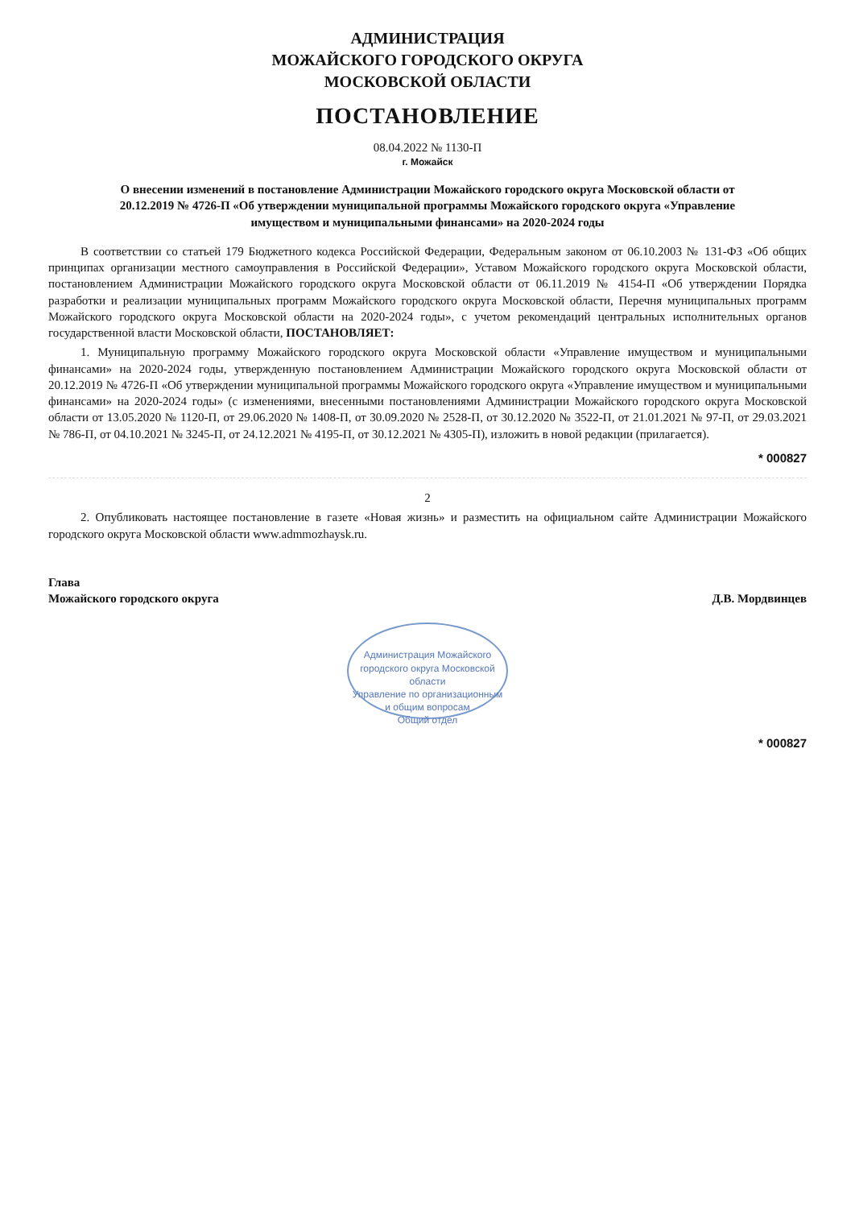АДМИНИСТРАЦИЯ
МОЖАЙСКОГО ГОРОДСКОГО ОКРУГА
МОСКОВСКОЙ ОБЛАСТИ
ПОСТАНОВЛЕНИЕ
08.04.2022 № 1130-П
г. Можайск
О внесении изменений в постановление Администрации Можайского городского округа Московской области от 20.12.2019 № 4726-П «Об утверждении муниципальной программы Можайского городского округа «Управление имуществом и муниципальными финансами» на 2020-2024 годы
В соответствии со статьей 179 Бюджетного кодекса Российской Федерации, Федеральным законом от 06.10.2003 № 131-ФЗ «Об общих принципах организации местного самоуправления в Российской Федерации», Уставом Можайского городского округа Московской области, постановлением Администрации Можайского городского округа Московской области от 06.11.2019 № 4154-П «Об утверждении Порядка разработки и реализации муниципальных программ Можайского городского округа Московской области, Перечня муниципальных программ Можайского городского округа Московской области на 2020-2024 годы», с учетом рекомендаций центральных исполнительных органов государственной власти Московской области, ПОСТАНОВЛЯЕТ:
1. Муниципальную программу Можайского городского округа Московской области «Управление имуществом и муниципальными финансами» на 2020-2024 годы, утвержденную постановлением Администрации Можайского городского округа Московской области от 20.12.2019 № 4726-П «Об утверждении муниципальной программы Можайского городского округа «Управление имуществом и муниципальными финансами» на 2020-2024 годы» (с изменениями, внесенными постановлениями Администрации Можайского городского округа Московской области от 13.05.2020 № 1120-П, от 29.06.2020 № 1408-П, от 30.09.2020 № 2528-П, от 30.12.2020 № 3522-П, от 21.01.2021 № 97-П, от 29.03.2021 № 786-П, от 04.10.2021 № 3245-П, от 24.12.2021 № 4195-П, от 30.12.2021 № 4305-П), изложить в новой редакции (прилагается).
* 000827
2
2. Опубликовать настоящее постановление в газете «Новая жизнь» и разместить на официальном сайте Администрации Можайского городского округа Московской области www.admmozhaysk.ru.
Глава
Можайского городского округа
Д.В. Мордвинцев
Администрация Можайского городского округа Московской области
Управление по организационным и общим вопросам
Общий отдел
* 000827